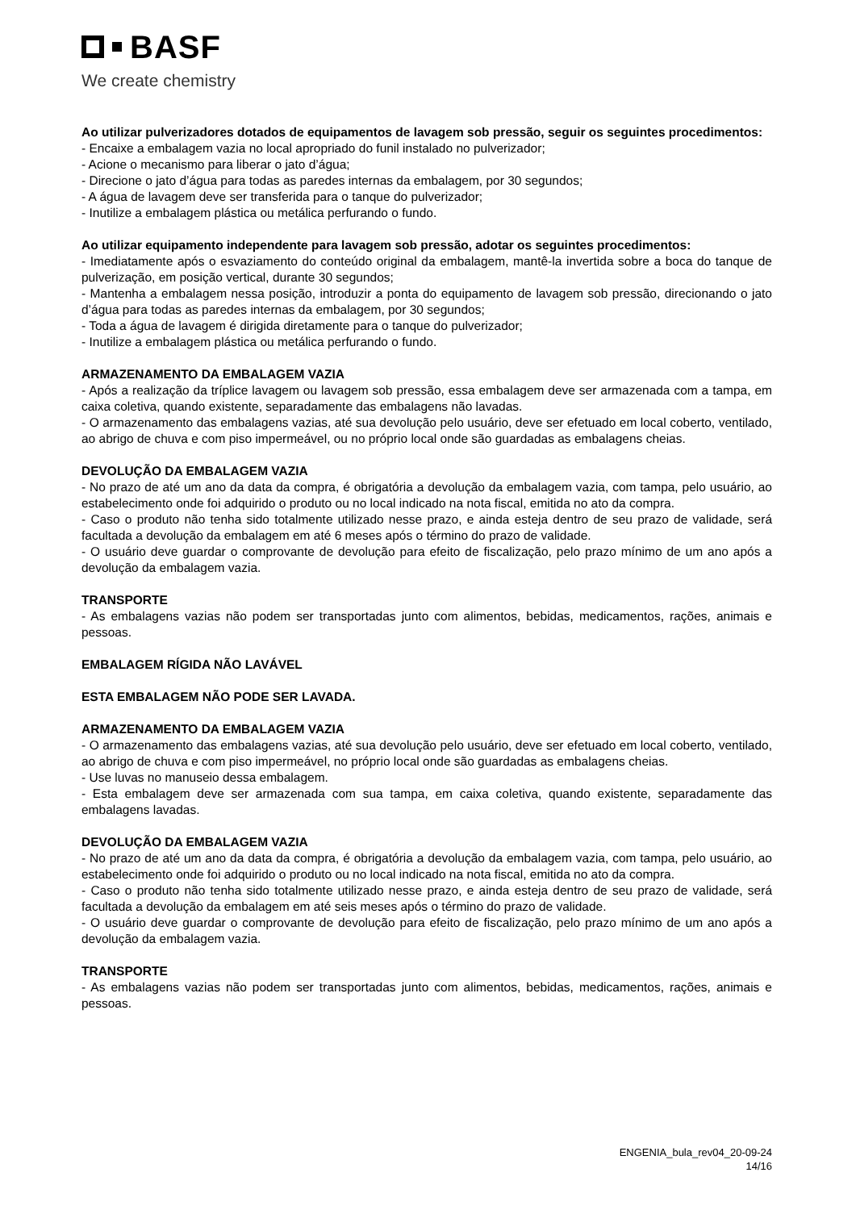BASF
We create chemistry
Ao utilizar pulverizadores dotados de equipamentos de lavagem sob pressão, seguir os seguintes procedimentos:
- Encaixe a embalagem vazia no local apropriado do funil instalado no pulverizador;
- Acione o mecanismo para liberar o jato d’água;
- Direcione o jato d’água para todas as paredes internas da embalagem, por 30 segundos;
- A água de lavagem deve ser transferida para o tanque do pulverizador;
- Inutilize a embalagem plástica ou metálica perfurando o fundo.
Ao utilizar equipamento independente para lavagem sob pressão, adotar os seguintes procedimentos:
- Imediatamente após o esvaziamento do conteúdo original da embalagem, mantê-la invertida sobre a boca do tanque de pulverização, em posição vertical, durante 30 segundos;
- Mantenha a embalagem nessa posição, introduzir a ponta do equipamento de lavagem sob pressão, direcionando o jato d’água para todas as paredes internas da embalagem, por 30 segundos;
- Toda a água de lavagem é dirigida diretamente para o tanque do pulverizador;
- Inutilize a embalagem plástica ou metálica perfurando o fundo.
ARMAZENAMENTO DA EMBALAGEM VAZIA
- Após a realização da tríplice lavagem ou lavagem sob pressão, essa embalagem deve ser armazenada com a tampa, em caixa coletiva, quando existente, separadamente das embalagens não lavadas.
- O armazenamento das embalagens vazias, até sua devolução pelo usuário, deve ser efetuado em local coberto, ventilado, ao abrigo de chuva e com piso impermeável, ou no próprio local onde são guardadas as embalagens cheias.
DEVOLUÇÃO DA EMBALAGEM VAZIA
- No prazo de até um ano da data da compra, é obrigatória a devolução da embalagem vazia, com tampa, pelo usuário, ao estabelecimento onde foi adquirido o produto ou no local indicado na nota fiscal, emitida no ato da compra.
- Caso o produto não tenha sido totalmente utilizado nesse prazo, e ainda esteja dentro de seu prazo de validade, será facultada a devolução da embalagem em até 6 meses após o término do prazo de validade.
- O usuário deve guardar o comprovante de devolução para efeito de fiscalização, pelo prazo mínimo de um ano após a devolução da embalagem vazia.
TRANSPORTE
- As embalagens vazias não podem ser transportadas junto com alimentos, bebidas, medicamentos, rações, animais e pessoas.
EMBALAGEM RÍGIDA NÃO LAVÁVEL
ESTA EMBALAGEM NÃO PODE SER LAVADA.
ARMAZENAMENTO DA EMBALAGEM VAZIA
- O armazenamento das embalagens vazias, até sua devolução pelo usuário, deve ser efetuado em local coberto, ventilado, ao abrigo de chuva e com piso impermeável, no próprio local onde são guardadas as embalagens cheias.
- Use luvas no manuseio dessa embalagem.
- Esta embalagem deve ser armazenada com sua tampa, em caixa coletiva, quando existente, separadamente das embalagens lavadas.
DEVOLUÇÃO DA EMBALAGEM VAZIA
- No prazo de até um ano da data da compra, é obrigatória a devolução da embalagem vazia, com tampa, pelo usuário, ao estabelecimento onde foi adquirido o produto ou no local indicado na nota fiscal, emitida no ato da compra.
- Caso o produto não tenha sido totalmente utilizado nesse prazo, e ainda esteja dentro de seu prazo de validade, será facultada a devolução da embalagem em até seis meses após o término do prazo de validade.
- O usuário deve guardar o comprovante de devolução para efeito de fiscalização, pelo prazo mínimo de um ano após a devolução da embalagem vazia.
TRANSPORTE
- As embalagens vazias não podem ser transportadas junto com alimentos, bebidas, medicamentos, rações, animais e pessoas.
ENGENIA_bula_rev04_20-09-24
14/16